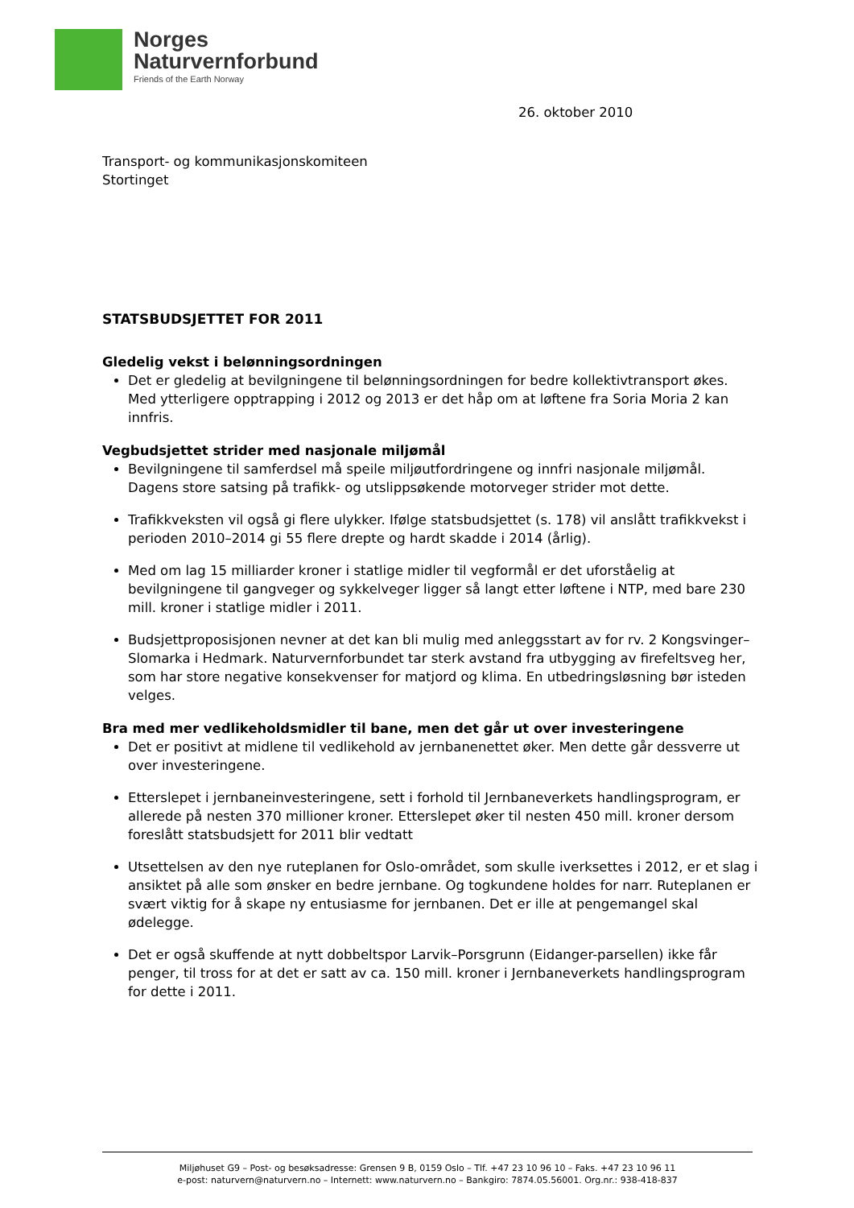Norges
Naturvernforbund
Friends of the Earth Norway
26. oktober 2010
Transport- og kommunikasjonskomiteen
Stortinget
STATSBUDSJETTET FOR 2011
Gledelig vekst i belønningsordningen
Det er gledelig at bevilgningene til belønningsordningen for bedre kollektivtransport økes. Med ytterligere opptrapping i 2012 og 2013 er det håp om at løftene fra Soria Moria 2 kan innfris.
Vegbudsjettet strider med nasjonale miljømål
Bevilgningene til samferdsel må speile miljøutfordringene og innfri nasjonale miljømål. Dagens store satsing på trafikk- og utslippsøkende motorveger strider mot dette.
Trafikkveksten vil også gi flere ulykker. Ifølge statsbudsjettet (s. 178) vil anslått trafikkvekst i perioden 2010–2014 gi 55 flere drepte og hardt skadde i 2014 (årlig).
Med om lag 15 milliarder kroner i statlige midler til vegformål er det uforståelig at bevilgningene til gangveger og sykkelveger ligger så langt etter løftene i NTP, med bare 230 mill. kroner i statlige midler i 2011.
Budsjettproposisjonen nevner at det kan bli mulig med anleggsstart av for rv. 2 Kongsvinger–Slomarka i Hedmark. Naturvernforbundet tar sterk avstand fra utbygging av firefeltsveg her, som har store negative konsekvenser for matjord og klima. En utbedringsløsning bør isteden velges.
Bra med mer vedlikeholdsmidler til bane, men det går ut over investeringene
Det er positivt at midlene til vedlikehold av jernbanenettet øker. Men dette går dessverre ut over investeringene.
Etterslepet i jernbaneinvesteringene, sett i forhold til Jernbaneverkets handlingsprogram, er allerede på nesten 370 millioner kroner. Etterslepet øker til nesten 450 mill. kroner dersom foreslått statsbudsjett for 2011 blir vedtatt
Utsettelsen av den nye ruteplanen for Oslo-området, som skulle iverksettes i 2012, er et slag i ansiktet på alle som ønsker en bedre jernbane. Og togkundene holdes for narr. Ruteplanen er svært viktig for å skape ny entusiasme for jernbanen. Det er ille at pengemangel skal ødelegge.
Det er også skuffende at nytt dobbeltspor Larvik–Porsgrunn (Eidanger-parsellen) ikke får penger, til tross for at det er satt av ca. 150 mill. kroner i Jernbaneverkets handlingsprogram for dette i 2011.
Miljøhuset G9 – Post- og besøksadresse: Grensen 9 B, 0159 Oslo – Tlf. +47 23 10 96 10 – Faks. +47 23 10 96 11
e-post: naturvern@naturvern.no – Internett: www.naturvern.no – Bankgiro: 7874.05.56001. Org.nr.: 938-418-837